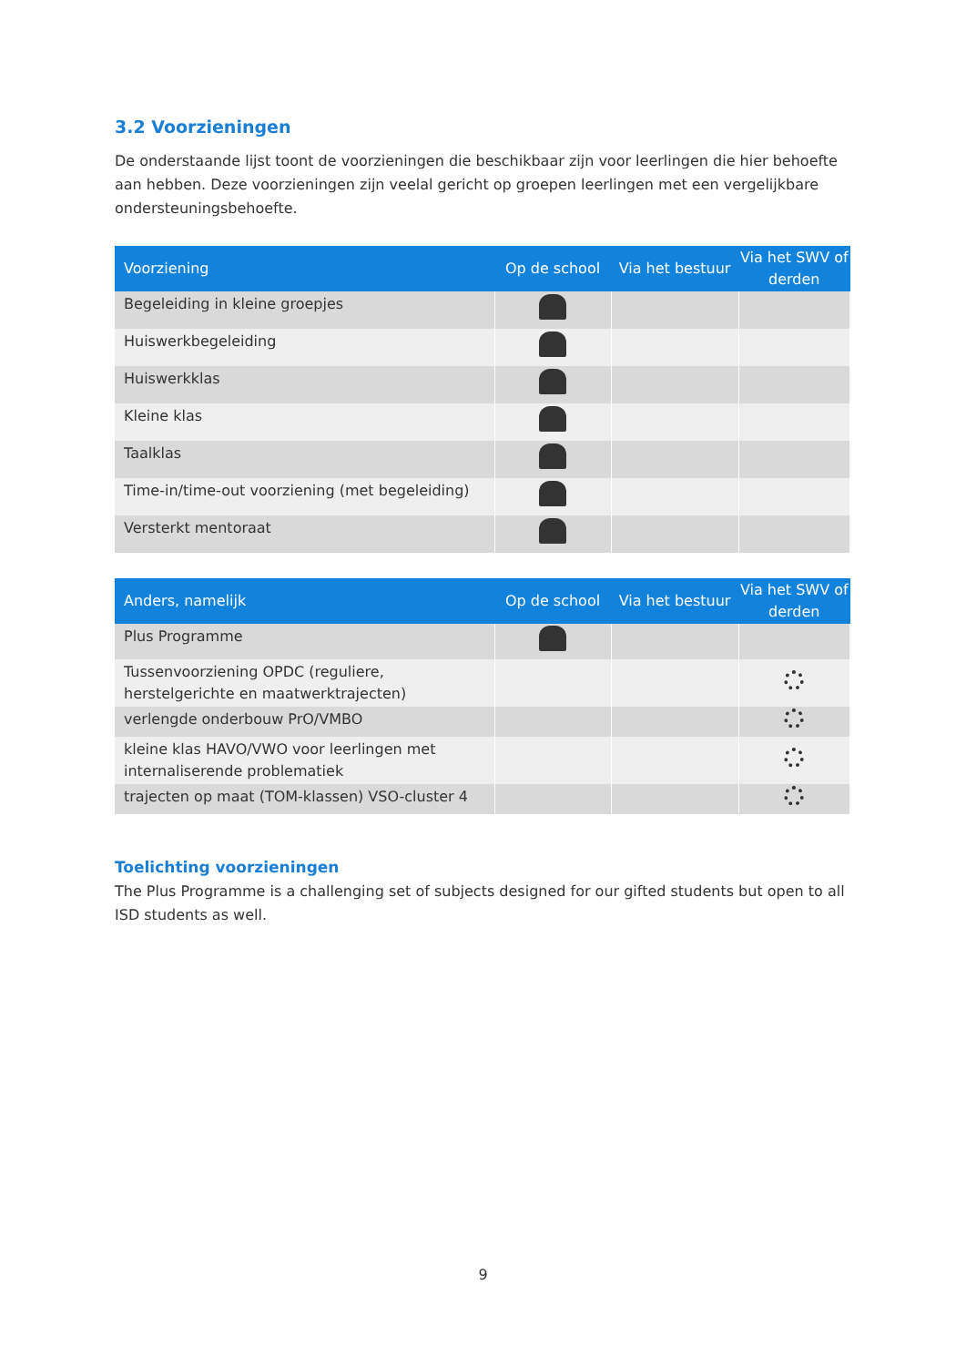3.2 Voorzieningen
De onderstaande lijst toont de voorzieningen die beschikbaar zijn voor leerlingen die hier behoefte aan hebben. Deze voorzieningen zijn veelal gericht op groepen leerlingen met een vergelijkbare ondersteuningsbehoefte.
| Voorziening | Op de school | Via het bestuur | Via het SWV of derden |
| --- | --- | --- | --- |
| Begeleiding in kleine groepjes | | | |
| Huiswerkbegeleiding | | | |
| Huiswerkklas | | | |
| Kleine klas | | | |
| Taalklas | | | |
| Time-in/time-out voorziening (met begeleiding) | | | |
| Versterkt mentoraat | | | |
| Anders, namelijk | Op de school | Via het bestuur | Via het SWV of derden |
| --- | --- | --- | --- |
| Plus Programme | | | |
| Tussenvoorziening OPDC (reguliere, herstelgerichte en maatwerktrajecten) | | | |
| verlengde onderbouw PrO/VMBO | | | |
| kleine klas HAVO/VWO voor leerlingen met internaliserende problematiek | | | |
| trajecten op maat (TOM-klassen) VSO-cluster 4 | | | |
Toelichting voorzieningen
The Plus Programme is a challenging set of subjects designed for our gifted students but open to all ISD students as well.
9